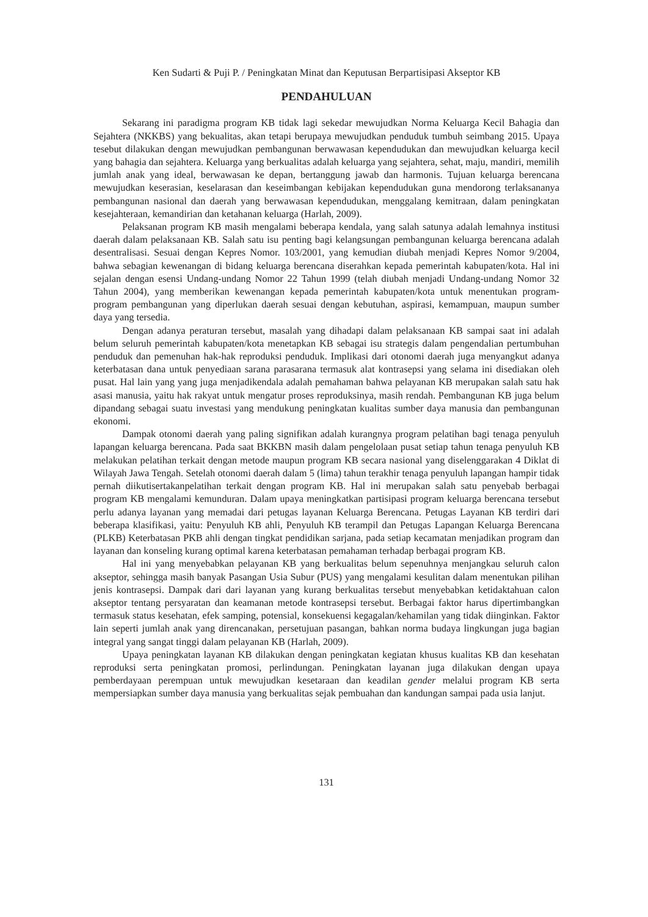Ken Sudarti & Puji P. / Peningkatan Minat dan Keputusan Berpartisipasi Akseptor KB
PENDAHULUAN
Sekarang ini paradigma program KB tidak lagi sekedar mewujudkan Norma Keluarga Kecil Bahagia dan Sejahtera (NKKBS) yang bekualitas, akan tetapi berupaya mewujudkan penduduk tumbuh seimbang 2015. Upaya tesebut dilakukan dengan mewujudkan pembangunan berwawasan kependudukan dan mewujudkan keluarga kecil yang bahagia dan sejahtera. Keluarga yang berkualitas adalah keluarga yang sejahtera, sehat, maju, mandiri, memilih jumlah anak yang ideal, berwawasan ke depan, bertanggung jawab dan harmonis. Tujuan keluarga berencana mewujudkan keserasian, keselarasan dan keseimbangan kebijakan kependudukan guna mendorong terlaksananya pembangunan nasional dan daerah yang berwawasan kependudukan, menggalang kemitraan, dalam peningkatan kesejahteraan, kemandirian dan ketahanan keluarga (Harlah, 2009).
Pelaksanan program KB masih mengalami beberapa kendala, yang salah satunya adalah lemahnya institusi daerah dalam pelaksanaan KB. Salah satu isu penting bagi kelangsungan pembangunan keluarga berencana adalah desentralisasi. Sesuai dengan Kepres Nomor. 103/2001, yang kemudian diubah menjadi Kepres Nomor 9/2004, bahwa sebagian kewenangan di bidang keluarga berencana diserahkan kepada pemerintah kabupaten/kota. Hal ini sejalan dengan esensi Undang-undang Nomor 22 Tahun 1999 (telah diubah menjadi Undang-undang Nomor 32 Tahun 2004), yang memberikan kewenangan kepada pemerintah kabupaten/kota untuk menentukan program-program pembangunan yang diperlukan daerah sesuai dengan kebutuhan, aspirasi, kemampuan, maupun sumber daya yang tersedia.
Dengan adanya peraturan tersebut, masalah yang dihadapi dalam pelaksanaan KB sampai saat ini adalah belum seluruh pemerintah kabupaten/kota menetapkan KB sebagai isu strategis dalam pengendalian pertumbuhan penduduk dan pemenuhan hak-hak reproduksi penduduk. Implikasi dari otonomi daerah juga menyangkut adanya keterbatasan dana untuk penyediaan sarana parasarana termasuk alat kontrasepsi yang selama ini disediakan oleh pusat. Hal lain yang yang juga menjadikendala adalah pemahaman bahwa pelayanan KB merupakan salah satu hak asasi manusia, yaitu hak rakyat untuk mengatur proses reproduksinya, masih rendah. Pembangunan KB juga belum dipandang sebagai suatu investasi yang mendukung peningkatan kualitas sumber daya manusia dan pembangunan ekonomi.
Dampak otonomi daerah yang paling signifikan adalah kurangnya program pelatihan bagi tenaga penyuluh lapangan keluarga berencana. Pada saat BKKBN masih dalam pengelolaan pusat setiap tahun tenaga penyuluh KB melakukan pelatihan terkait dengan metode maupun program KB secara nasional yang diselenggarakan 4 Diklat di Wilayah Jawa Tengah. Setelah otonomi daerah dalam 5 (lima) tahun terakhir tenaga penyuluh lapangan hampir tidak pernah diikutisertakanpelatihan terkait dengan program KB. Hal ini merupakan salah satu penyebab berbagai program KB mengalami kemunduran. Dalam upaya meningkatkan partisipasi program keluarga berencana tersebut perlu adanya layanan yang memadai dari petugas layanan Keluarga Berencana. Petugas Layanan KB terdiri dari beberapa klasifikasi, yaitu: Penyuluh KB ahli, Penyuluh KB terampil dan Petugas Lapangan Keluarga Berencana (PLKB) Keterbatasan PKB ahli dengan tingkat pendidikan sarjana, pada setiap kecamatan menjadikan program dan layanan dan konseling kurang optimal karena keterbatasan pemahaman terhadap berbagai program KB.
Hal ini yang menyebabkan pelayanan KB yang berkualitas belum sepenuhnya menjangkau seluruh calon akseptor, sehingga masih banyak Pasangan Usia Subur (PUS) yang mengalami kesulitan dalam menentukan pilihan jenis kontrasepsi. Dampak dari dari layanan yang kurang berkualitas tersebut menyebabkan ketidaktahuan calon akseptor tentang persyaratan dan keamanan metode kontrasepsi tersebut. Berbagai faktor harus dipertimbangkan termasuk status kesehatan, efek samping, potensial, konsekuensi kegagalan/kehamilan yang tidak diinginkan. Faktor lain seperti jumlah anak yang direncanakan, persetujuan pasangan, bahkan norma budaya lingkungan juga bagian integral yang sangat tinggi dalam pelayanan KB (Harlah, 2009).
Upaya peningkatan layanan KB dilakukan dengan peningkatan kegiatan khusus kualitas KB dan kesehatan reproduksi serta peningkatan promosi, perlindungan. Peningkatan layanan juga dilakukan dengan upaya pemberdayaan perempuan untuk mewujudkan kesetaraan dan keadilan gender melalui program KB serta mempersiapkan sumber daya manusia yang berkualitas sejak pembuahan dan kandungan sampai pada usia lanjut.
131